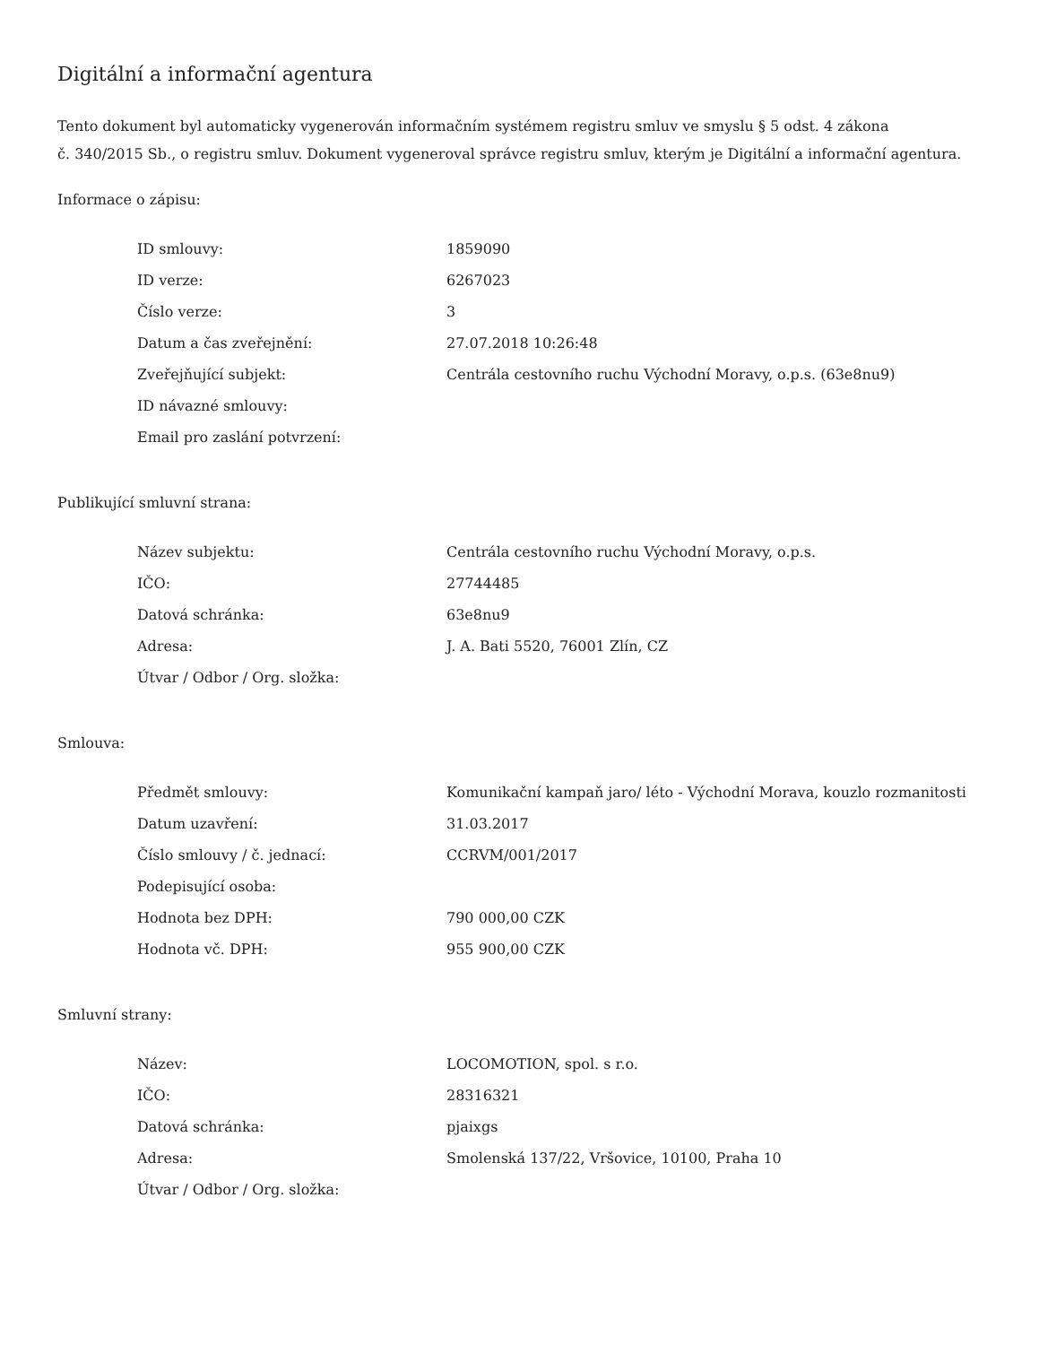Digitální a informační agentura
Tento dokument byl automaticky vygenerován informačním systémem registru smluv ve smyslu § 5 odst. 4 zákona
č. 340/2015 Sb., o registru smluv. Dokument vygeneroval správce registru smluv, kterým je Digitální a informační agentura.
Informace o zápisu:
| ID smlouvy: | 1859090 |
| ID verze: | 6267023 |
| Číslo verze: | 3 |
| Datum a čas zveřejnění: | 27.07.2018 10:26:48 |
| Zveřejňující subjekt: | Centrála cestovního ruchu Východní Moravy, o.p.s. (63e8nu9) |
| ID návazné smlouvy: | |
| Email pro zaslání potvrzení: | |
Publikující smluvní strana:
| Název subjektu: | Centrála cestovního ruchu Východní Moravy, o.p.s. |
| IČO: | 27744485 |
| Datová schránka: | 63e8nu9 |
| Adresa: | J. A. Bati 5520, 76001 Zlín, CZ |
| Útvar / Odbor / Org. složka: | |
Smlouva:
| Předmět smlouvy: | Komunikační kampaň jaro/ léto - Východní Morava, kouzlo rozmanitosti |
| Datum uzavření: | 31.03.2017 |
| Číslo smlouvy / č. jednací: | CCRVM/001/2017 |
| Podepisující osoba: | |
| Hodnota bez DPH: | 790 000,00 CZK |
| Hodnota vč. DPH: | 955 900,00 CZK |
Smluvní strany:
| Název: | LOCOMOTION, spol. s r.o. |
| IČO: | 28316321 |
| Datová schránka: | pjaixgs |
| Adresa: | Smolenská 137/22, Vršovice, 10100, Praha 10 |
| Útvar / Odbor / Org. složka: | |